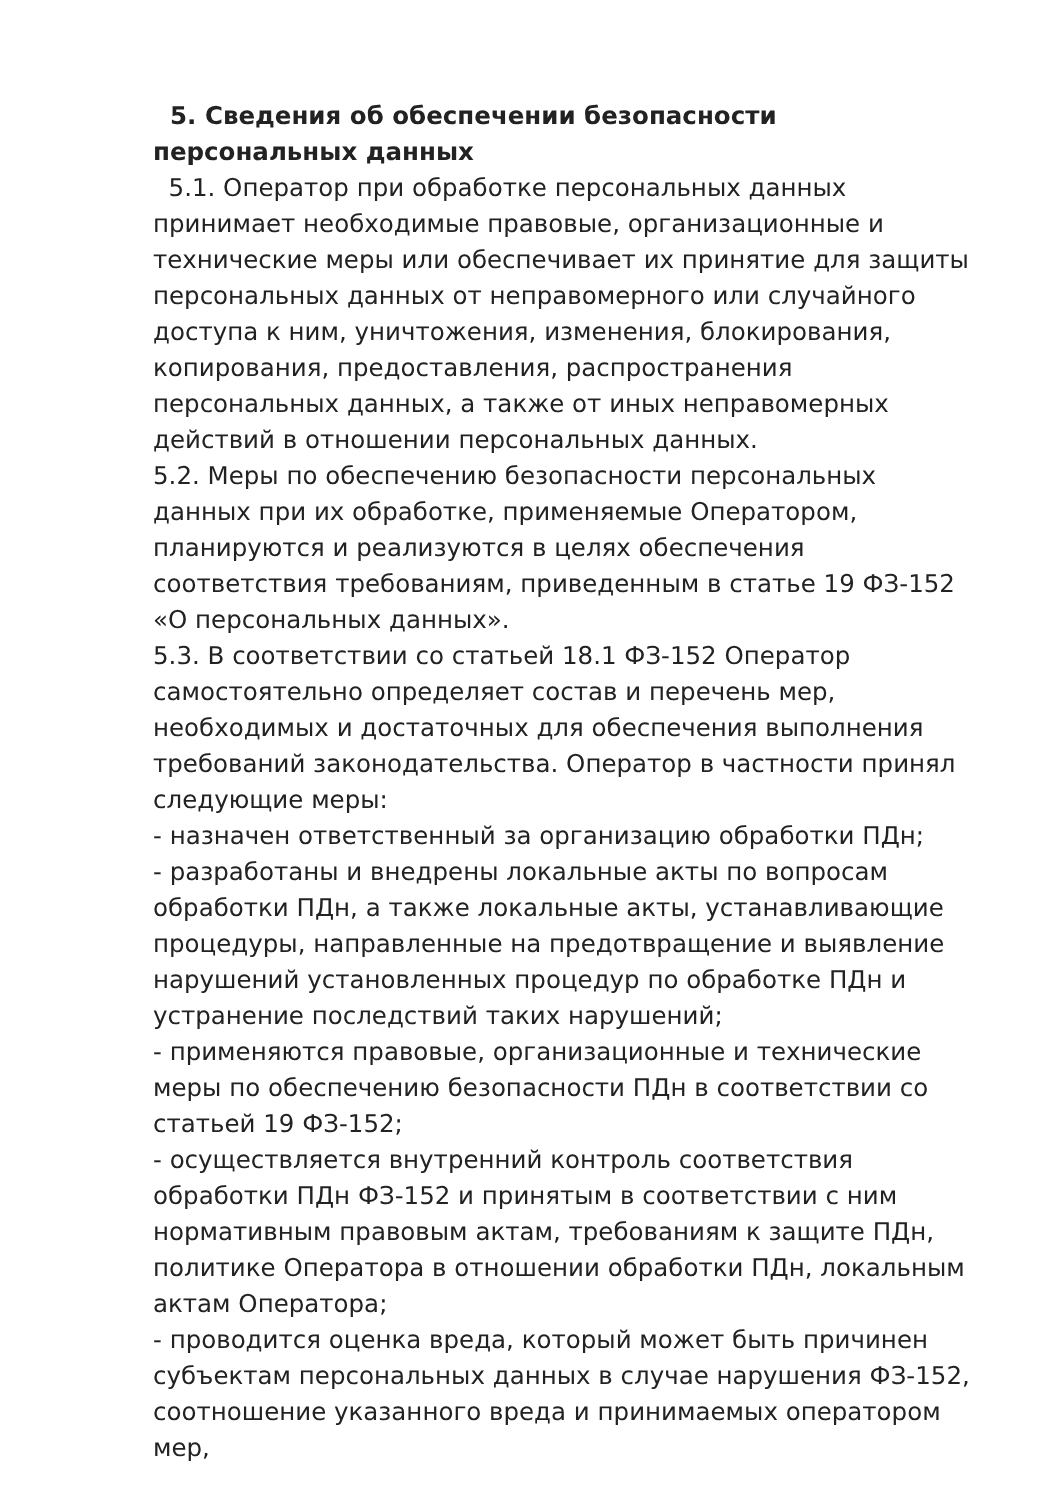5. Сведения об обеспечении безопасности персональных данных
5.1. Оператор при обработке персональных данных принимает необходимые правовые, организационные и технические меры или обеспечивает их принятие для защиты персональных данных от неправомерного или случайного доступа к ним, уничтожения, изменения, блокирования, копирования, предоставления, распространения персональных данных, а также от иных неправомерных действий в отношении персональных данных.
5.2. Меры по обеспечению безопасности персональных данных при их обработке, применяемые Оператором, планируются и реализуются в целях обеспечения соответствия требованиям, приведенным в статье 19 ФЗ-152 «О персональных данных».
5.3. В соответствии со статьей 18.1 ФЗ-152 Оператор самостоятельно определяет состав и перечень мер, необходимых и достаточных для обеспечения выполнения требований законодательства. Оператор в частности принял следующие меры:
- назначен ответственный за организацию обработки ПДн;
- разработаны и внедрены локальные акты по вопросам обработки ПДн, а также локальные акты, устанавливающие процедуры, направленные на предотвращение и выявление нарушений установленных процедур по обработке ПДн и устранение последствий таких нарушений;
- применяются правовые, организационные и технические меры по обеспечению безопасности ПДн в соответствии со статьей 19 ФЗ-152;
- осуществляется внутренний контроль соответствия обработки ПДн ФЗ-152 и принятым в соответствии с ним нормативным правовым актам, требованиям к защите ПДн, политике Оператора в отношении обработки ПДн, локальным актам Оператора;
- проводится оценка вреда, который может быть причинен субъектам персональных данных в случае нарушения ФЗ-152, соотношение указанного вреда и принимаемых оператором мер,